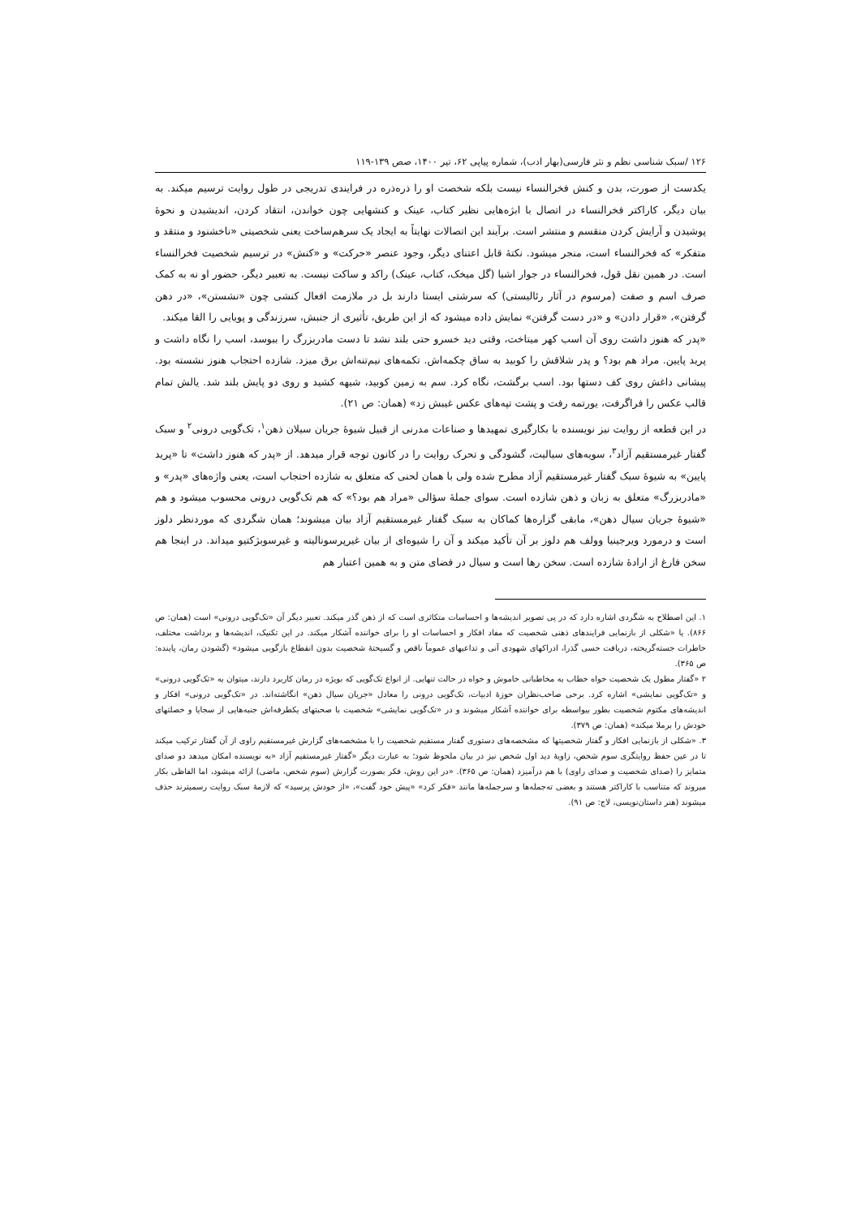۱۲۶ /سبک شناسی نظم و نثر فارسی(بهار ادب)، شماره پیاپی ۶۲، تیر ۱۴۰۰، صص ۱۳۹-۱۱۹
یکدست از صورت، بدن و کنش فخرالنساء نیست بلکه شخصت او را ذره‌ذره در فرایندی تدریجی در طول روایت ترسیم میکند. به بیان دیگر، کاراکتر فخرالنساء در اتصال با ابژه‌هایی نظیر کتاب، عینک و کنشهایی چون خواندن، انتقاد کردن، اندیشیدن و نحوهٔ پوشیدن و آرایش کردن منقسم و منتشر است. برآیند این اتصالات نهایتاً به ایجاد یک سرهم‌ساخت یعنی شخصیتی «ناخشنود و منتقد و متفکر» که فخرالنساء است، منجر میشود. نکتهٔ قابل اعتنای دیگر، وجود عنصر «حرکت» و «کنش» در ترسیم شخصیت فخرالنساء است. در همین نقل قول، فخرالنساء در جوار اشیا (گل میخک، کتاب، عینک) راکد و ساکت نیست. به تعبیر دیگر، حضور او نه به کمک صرف اسم و صفت (مرسوم در آثار رئالیستی) که سرشتی ایستا دارند بل در ملازمت افعال کنشی چون «نشستن»، «در دهن گرفتن»، «قرار دادن» و «در دست گرفتن» نمایش داده میشود که از این طریق، تأثیری از جنبش، سرزندگی و پویایی را القا میکند.
«پدر که هنوز داشت روی آن اسب کهر میتاخت، وقتی دید خسرو حتی بلند نشد تا دست مادربزرگ را ببوسد، اسب را نگاه داشت و پرید پایین. مراد هم بود؟ و پدر شلاقش را کوبید به ساق چکمه‌اش. تکمه‌های نیم‌تنه‌اش برق میزد. شازده احتجاب هنوز نشسته بود. پیشانی داغش روی کف دستها بود. اسب برگشت، نگاه کرد. سم به زمین کوبید، شیهه کشید و روی دو پایش بلند شد. یالش تمام قالب عکس را فراگرفت، یورتمه رفت و پشت تپه‌های عکس غیبش زد» (همان: ص ۲۱).
در این قطعه از روایت نیز نویسنده با بکارگیری تمهیدها و صناعات مدرنی از قبیل شیوهٔ جریان سیلان ذهن<sup>۱</sup>، تک‌گویی درونی<sup>۲</sup> و سبک گفتار غیرمستقیم آزاد<sup>۳</sup>، سویه‌های سیالیت، گشودگی و تحرک روایت را در کانون توجه قرار میدهد. از «پدر که هنوز داشت» تا «پرید پایین» به شیوهٔ سبک گفتار غیرمستقیم آزاد مطرح شده ولی با همان لحنی که متعلق به شازده احتجاب است، یعنی واژه‌های «پدر» و «مادربزرگ» متعلق به زبان و ذهن شازده است. سوای جملهٔ سؤالی «مراد هم بود؟» که هم تک‌گویی درونی محسوب میشود و هم «شیوهٔ جریان سیال ذهن»، مابقی گزاره‌ها کماکان به سبک گفتار غیرمستقیم آزاد بیان میشوند؛ همان شگردی که موردنظر دلوز است و درمورد ویرجینیا وولف هم دلوز بر آن تأکید میکند و آن را شیوه‌ای از بیان غیرپرسونالیته و غیرسوبژکتیو میداند. در اینجا هم سخن فارغ از ارادهٔ شازده است. سخن رها است و سیال در فضای متن و به همین اعتبار هم
۱. این اصطلاح به شگردی اشاره دارد که در پی تصویر اندیشه‌ها و احساسات متکاثری است که از ذهن گذر میکند. تعبیر دیگر آن «تک‌گویی درونی» است (همان: ص ۸۶۶). یا «شکلی از بازنمایی فرایندهای ذهنی شخصیت که مفاد افکار و احساسات او را برای خواننده آشکار میکند. در این تکنیک، اندیشه‌ها و برداشت مختلف، خاطرات جسته‌گریخته، دریافت حسی گذرا، ادراکهای شهودی آنی و تداعیهای عموماً ناقص و گسیختهٔ شخصیت بدون انقطاع بازگویی میشود» (گشودن رمان، پاینده: ص ۳۶۵).
۲ «گفتار مطول یک شخصیت خواه خطاب به مخاطبانی خاموش و خواه در حالت تنهایی. از انواع تک‌گویی که بویژه در رمان کاربرد دارند، میتوان به «تک‌گویی درونی» و «تک‌گویی نمایشی» اشاره کرد. برخی صاحب‌نظران حوزهٔ ادبیات، تک‌گویی درونی را معادل «جریان سیال ذهن» انگاشته‌اند. در «تک‌گویی درونی» افکار و اندیشه‌های مکتوم شخصیت بطور بیواسطه برای خواننده آشکار میشوند و در «تک‌گویی نمایشی» شخصیت با صحبتهای یکطرفه‌اش جنبه‌هایی از سجایا و خصلتهای خودش را برملا میکند» (همان: ص ۳۷۹).
۳. «شکلی از بازنمایی افکار و گفتار شخصیتها که مشخصه‌های دستوری گفتار مستقیم شخصیت را با مشخصه‌های گزارش غیرمستقیم راوی از آن گفتار ترکیب میکند تا در عین حفظ روایتگری سوم شخص، زاویهٔ دید اول شخص نیز در بیان ملحوظ شود؛ به عبارت دیگر «گفتار غیرمستقیم آزاد «به نویسنده امکان میدهد دو صدای متمایز را (صدای شخصیت و صدای راوی) با هم درآمیزد (همان: ص ۳۶۵). «در این روش، فکر بصورت گزارش (سوم شخص، ماضی) ارائه میشود، اما الفاظی بکار میروند که متناسب با کاراکتر هستند و بعضی ته‌جمله‌ها و سرجمله‌ها مانند «فکر کرد» «پیش خود گفت»، «از خودش پرسید» که لازمهٔ سبک روایت رسمیترند حذف میشوند (هنر داستان‌نویسی، لاج: ص ۹۱).